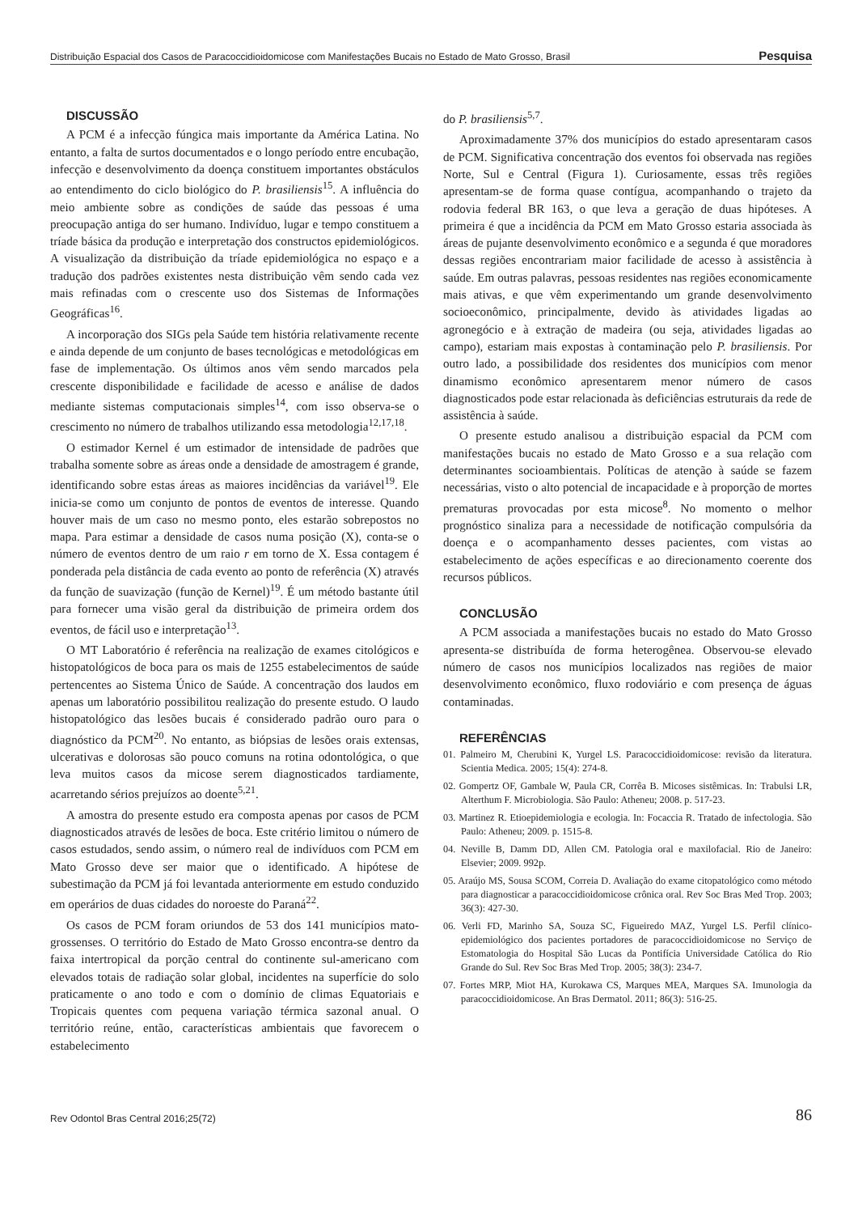Distribuição Espacial dos Casos de Paracoccidioidomicose com Manifestações Bucais no Estado de Mato Grosso, Brasil Pesquisa
DISCUSSÃO
A PCM é a infecção fúngica mais importante da América Latina. No entanto, a falta de surtos documentados e o longo período entre encubação, infecção e desenvolvimento da doença constituem importantes obstáculos ao entendimento do ciclo biológico do P. brasiliensis<sup>15</sup>. A influência do meio ambiente sobre as condições de saúde das pessoas é uma preocupação antiga do ser humano. Indivíduo, lugar e tempo constituem a tríade básica da produção e interpretação dos constructos epidemiológicos. A visualização da distribuição da tríade epidemiológica no espaço e a tradução dos padrões existentes nesta distribuição vêm sendo cada vez mais refinadas com o crescente uso dos Sistemas de Informações Geográficas<sup>16</sup>.
A incorporação dos SIGs pela Saúde tem história relativamente recente e ainda depende de um conjunto de bases tecnológicas e metodológicas em fase de implementação. Os últimos anos vêm sendo marcados pela crescente disponibilidade e facilidade de acesso e análise de dados mediante sistemas computacionais simples<sup>14</sup>, com isso observa-se o crescimento no número de trabalhos utilizando essa metodologia<sup>12,17,18</sup>.
O estimador Kernel é um estimador de intensidade de padrões que trabalha somente sobre as áreas onde a densidade de amostragem é grande, identificando sobre estas áreas as maiores incidências da variável<sup>19</sup>. Ele inicia-se como um conjunto de pontos de eventos de interesse. Quando houver mais de um caso no mesmo ponto, eles estarão sobrepostos no mapa. Para estimar a densidade de casos numa posição (X), conta-se o número de eventos dentro de um raio r em torno de X. Essa contagem é ponderada pela distância de cada evento ao ponto de referência (X) através da função de suavização (função de Kernel)<sup>19</sup>. É um método bastante útil para fornecer uma visão geral da distribuição de primeira ordem dos eventos, de fácil uso e interpretação<sup>13</sup>.
O MT Laboratório é referência na realização de exames citológicos e histopatológicos de boca para os mais de 1255 estabelecimentos de saúde pertencentes ao Sistema Único de Saúde. A concentração dos laudos em apenas um laboratório possibilitou realização do presente estudo. O laudo histopatológico das lesões bucais é considerado padrão ouro para o diagnóstico da PCM<sup>20</sup>. No entanto, as biópsias de lesões orais extensas, ulcerativas e dolorosas são pouco comuns na rotina odontológica, o que leva muitos casos da micose serem diagnosticados tardiamente, acarretando sérios prejuízos ao doente<sup>5,21</sup>.
A amostra do presente estudo era composta apenas por casos de PCM diagnosticados através de lesões de boca. Este critério limitou o número de casos estudados, sendo assim, o número real de indivíduos com PCM em Mato Grosso deve ser maior que o identificado. A hipótese de subestimação da PCM já foi levantada anteriormente em estudo conduzido em operários de duas cidades do noroeste do Paraná<sup>22</sup>.
Os casos de PCM foram oriundos de 53 dos 141 municípios mato-grossenses. O território do Estado de Mato Grosso encontra-se dentro da faixa intertropical da porção central do continente sul-americano com elevados totais de radiação solar global, incidentes na superfície do solo praticamente o ano todo e com o domínio de climas Equatoriais e Tropicais quentes com pequena variação térmica sazonal anual. O território reúne, então, características ambientais que favorecem o estabelecimento
do P. brasiliensis<sup>5,7</sup>.
Aproximadamente 37% dos municípios do estado apresentaram casos de PCM. Significativa concentração dos eventos foi observada nas regiões Norte, Sul e Central (Figura 1). Curiosamente, essas três regiões apresentam-se de forma quase contígua, acompanhando o trajeto da rodovia federal BR 163, o que leva a geração de duas hipóteses. A primeira é que a incidência da PCM em Mato Grosso estaria associada às áreas de pujante desenvolvimento econômico e a segunda é que moradores dessas regiões encontrariam maior facilidade de acesso à assistência à saúde. Em outras palavras, pessoas residentes nas regiões economicamente mais ativas, e que vêm experimentando um grande desenvolvimento socioeconômico, principalmente, devido às atividades ligadas ao agronegócio e à extração de madeira (ou seja, atividades ligadas ao campo), estariam mais expostas à contaminação pelo P. brasiliensis. Por outro lado, a possibilidade dos residentes dos municípios com menor dinamismo econômico apresentarem menor número de casos diagnosticados pode estar relacionada às deficiências estruturais da rede de assistência à saúde.
O presente estudo analisou a distribuição espacial da PCM com manifestações bucais no estado de Mato Grosso e a sua relação com determinantes socioambientais. Políticas de atenção à saúde se fazem necessárias, visto o alto potencial de incapacidade e à proporção de mortes prematuras provocadas por esta micose<sup>8</sup>. No momento o melhor prognóstico sinaliza para a necessidade de notificação compulsória da doença e o acompanhamento desses pacientes, com vistas ao estabelecimento de ações específicas e ao direcionamento coerente dos recursos públicos.
CONCLUSÃO
A PCM associada a manifestações bucais no estado do Mato Grosso apresenta-se distribuída de forma heterogênea. Observou-se elevado número de casos nos municípios localizados nas regiões de maior desenvolvimento econômico, fluxo rodoviário e com presença de águas contaminadas.
REFERÊNCIAS
01. Palmeiro M, Cherubini K, Yurgel LS. Paracoccidioidomicose: revisão da literatura. Scientia Medica. 2005; 15(4): 274-8.
02. Gompertz OF, Gambale W, Paula CR, Corrêa B. Micoses sistêmicas. In: Trabulsi LR, Alterthum F. Microbiologia. São Paulo: Atheneu; 2008. p. 517-23.
03. Martinez R. Etioepidemiologia e ecologia. In: Focaccia R. Tratado de infectologia. São Paulo: Atheneu; 2009. p. 1515-8.
04. Neville B, Damm DD, Allen CM. Patologia oral e maxilofacial. Rio de Janeiro: Elsevier; 2009. 992p.
05. Araújo MS, Sousa SCOM, Correia D. Avaliação do exame citopatológico como método para diagnosticar a paracoccidioidomicose crônica oral. Rev Soc Bras Med Trop. 2003; 36(3): 427-30.
06. Verli FD, Marinho SA, Souza SC, Figueiredo MAZ, Yurgel LS. Perfil clínico-epidemiológico dos pacientes portadores de paracoccidioidomicose no Serviço de Estomatologia do Hospital São Lucas da Pontifícia Universidade Católica do Rio Grande do Sul. Rev Soc Bras Med Trop. 2005; 38(3): 234-7.
07. Fortes MRP, Miot HA, Kurokawa CS, Marques MEA, Marques SA. Imunologia da paracoccidioidomicose. An Bras Dermatol. 2011; 86(3): 516-25.
Rev Odontol Bras Central 2016;25(72) 86